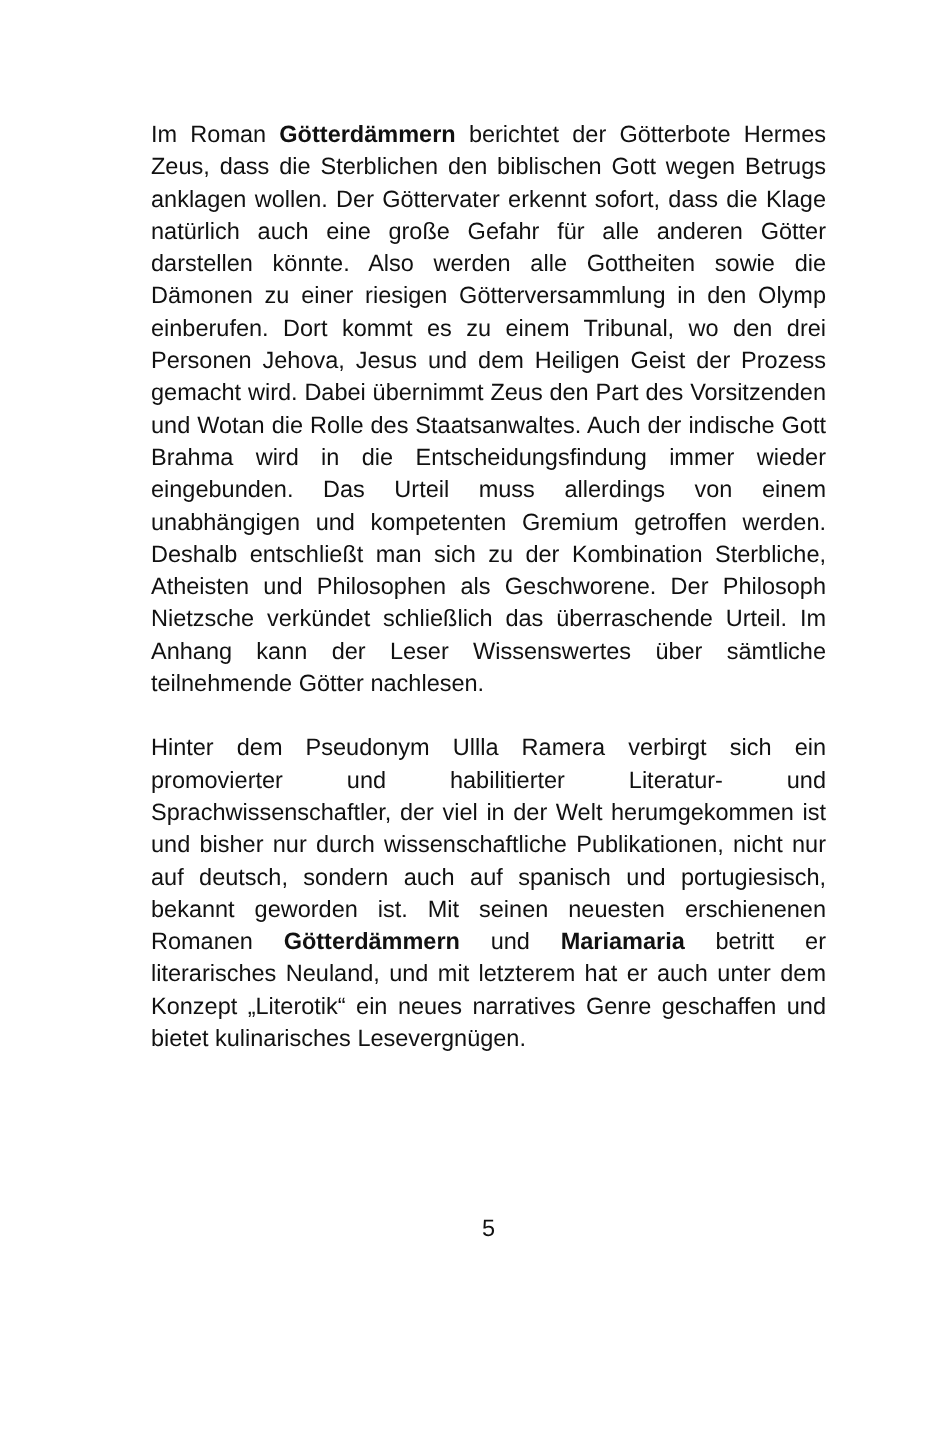Im Roman Götterdämmern berichtet der Götterbote Hermes Zeus, dass die Sterblichen den biblischen Gott wegen Betrugs anklagen wollen. Der Göttervater erkennt sofort, dass die Klage natürlich auch eine große Gefahr für alle anderen Götter darstellen könnte. Also werden alle Gottheiten sowie die Dämonen zu einer riesigen Götterversammlung in den Olymp einberufen. Dort kommt es zu einem Tribunal, wo den drei Personen Jehova, Jesus und dem Heiligen Geist der Prozess gemacht wird. Dabei übernimmt Zeus den Part des Vorsitzenden und Wotan die Rolle des Staatsanwaltes. Auch der indische Gott Brahma wird in die Entscheidungsfindung immer wieder eingebunden. Das Urteil muss allerdings von einem unabhängigen und kompetenten Gremium getroffen werden. Deshalb entschließt man sich zu der Kombination Sterbliche, Atheisten und Philosophen als Geschworene. Der Philosoph Nietzsche verkündet schließlich das überraschende Urteil. Im Anhang kann der Leser Wissenswertes über sämtliche teilnehmende Götter nachlesen.
Hinter dem Pseudonym Ullla Ramera verbirgt sich ein promovierter und habilitierter Literatur- und Sprachwissenschaftler, der viel in der Welt herumgekommen ist und bisher nur durch wissenschaftliche Publikationen, nicht nur auf deutsch, sondern auch auf spanisch und portugiesisch, bekannt geworden ist. Mit seinen neuesten erschienenen Romanen Götterdämmern und Mariamaria betritt er literarisches Neuland, und mit letzterem hat er auch unter dem Konzept „Literotik“ ein neues narratives Genre geschaffen und bietet kulinarisches Lesevergnügen.
5